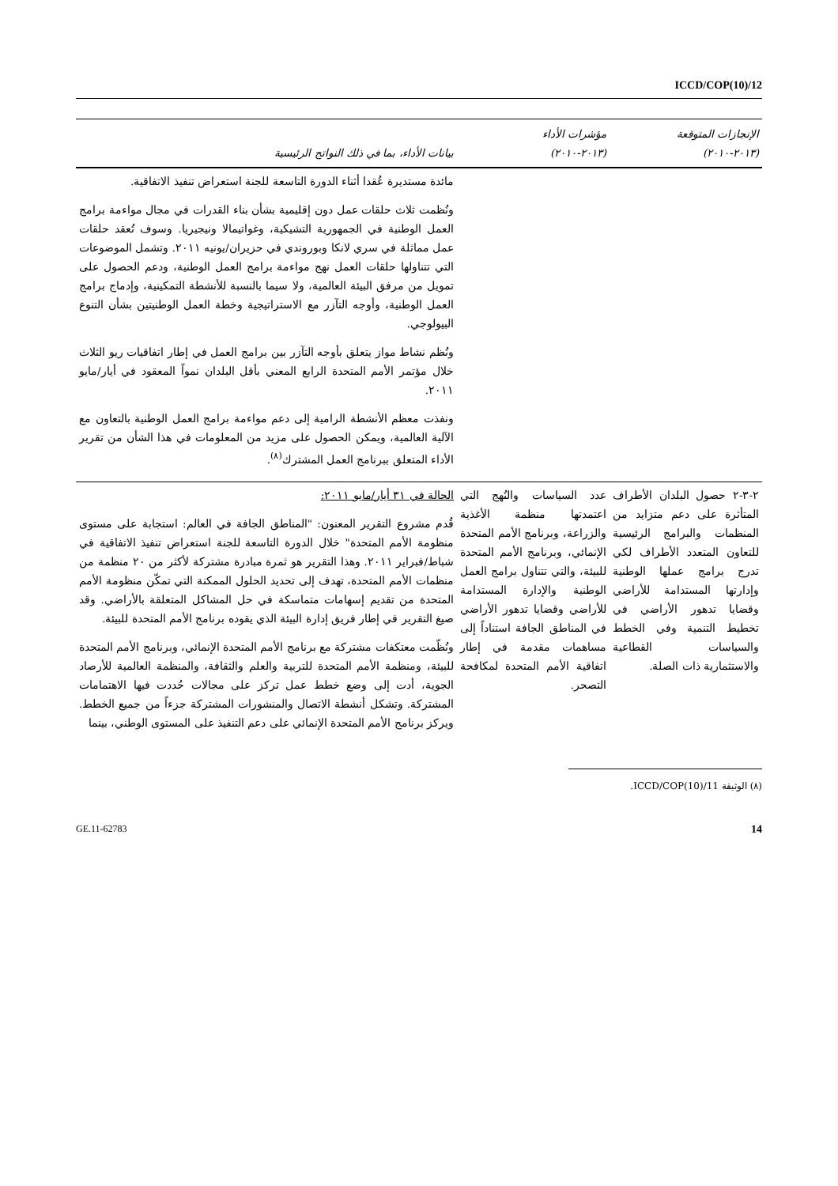ICCD/COP(10)/12
| الإنجازات المتوقعة (٢٠١٣-٢٠١٠) | مؤشرات الأداء (٢٠١٣-٢٠١٠) | بيانات الأداء، بما في ذلك النواتج الرئيسية |
| --- | --- | --- |
| | | مائدة مستديرة عُقدا أثناء الدورة التاسعة للجنة استعراض تنفيذ الاتفاقية. ونُظمت ثلاث حلقات عمل دون إقليمية بشأن بناء القدرات في مجال مواءمة برامج العمل الوطنية في الجمهورية التشيكية، وغواتيمالا ونيجيريا. وسوف تُعقد حلقات عمل مماثلة في سري لانكا وبوروندي في حزيران/يونيه ٢٠١١. وتشمل الموضوعات التي تتناولها حلقات العمل نهج مواءمة برامج العمل الوطنية، ودعم الحصول على تمويل من مرفق البيئة العالمية، ولا سيما بالنسبة للأنشطة التمكينية، وإدماج برامج العمل الوطنية، وأوجه التآزر مع الاستراتيجية وخطة العمل الوطنيتين بشأن التنوع البيولوجي. ونُظم نشاط مواز يتعلق بأوجه التآزر بين برامج العمل في إطار اتفاقيات ريو الثلاث خلال مؤتمر الأمم المتحدة الرابع المعني بأقل البلدان نمواً المعقود في أيار/مايو ٢٠١١. ونفذت معظم الأنشطة الرامية إلى دعم مواءمة برامج العمل الوطنية بالتعاون مع الآلية العالمية، ويمكن الحصول على مزيد من المعلومات في هذا الشأن من تقرير الأداء المتعلق ببرنامج العمل المشترك<sup>(٨)</sup>. |
| ٢-٣-٢ حصول البلدان الأطراف المتأثرة على دعم متزايد من المنظمات والبرامج الرئيسية للتعاون المتعدد الأطراف لكي تدرج برامج عملها الوطنية وإدارتها المستدامة للأراضي وقضايا تدهور الأراضي في تخطيط التنمية وفي الخطط والسياسات القطاعية والاستثمارية ذات الصلة. | عدد السياسات والنُهج التي اعتمدتها منظمة الأغذية والزراعة، وبرنامج الأمم المتحدة الإنمائي، وبرنامج الأمم المتحدة للبيئة، والتي تتناول برامج العمل الوطنية والإدارة المستدامة للأراضي وقضايا تدهور الأراضي في المناطق الجافة استناداً إلى مساهمات مقدمة في إطار اتفاقية الأمم المتحدة لمكافحة التصحر. | الحالة في ٣١ أيار/مايو ٢٠١١: قُدم مشروع التقرير المعنون: "المناطق الجافة في العالم: استجابة على مستوى منظومة الأمم المتحدة" خلال الدورة التاسعة للجنة استعراض تنفيذ الاتفاقية في شباط/فبراير ٢٠١١. وهذا التقرير هو ثمرة مبادرة مشتركة لأكثر من ٢٠ منظمة من منظمات الأمم المتحدة، تهدف إلى تحديد الحلول الممكنة التي تمكّن منظومة الأمم المتحدة من تقديم إسهامات متماسكة في حل المشاكل المتعلقة بالأراضي. وقد صيغ التقرير في إطار فريق إدارة البيئة الذي يقوده برنامج الأمم المتحدة للبيئة. ونُظّمت معتكفات مشتركة مع برنامج الأمم المتحدة الإنمائي، وبرنامج الأمم المتحدة للبيئة، ومنظمة الأمم المتحدة للتربية والعلم والثقافة، والمنظمة العالمية للأرصاد الجوية، أدت إلى وضع خطط عمل تركز على مجالات حُددت فيها الاهتمامات المشتركة. وتشكل أنشطة الاتصال والمنشورات المشتركة جزءاً من جميع الخطط. ويركز برنامج الأمم المتحدة الإنمائي على دعم التنفيذ على المستوى الوطني، بينما |
(٨) الوثيقة ICCD/COP(10)/11.
GE.11-62783 14